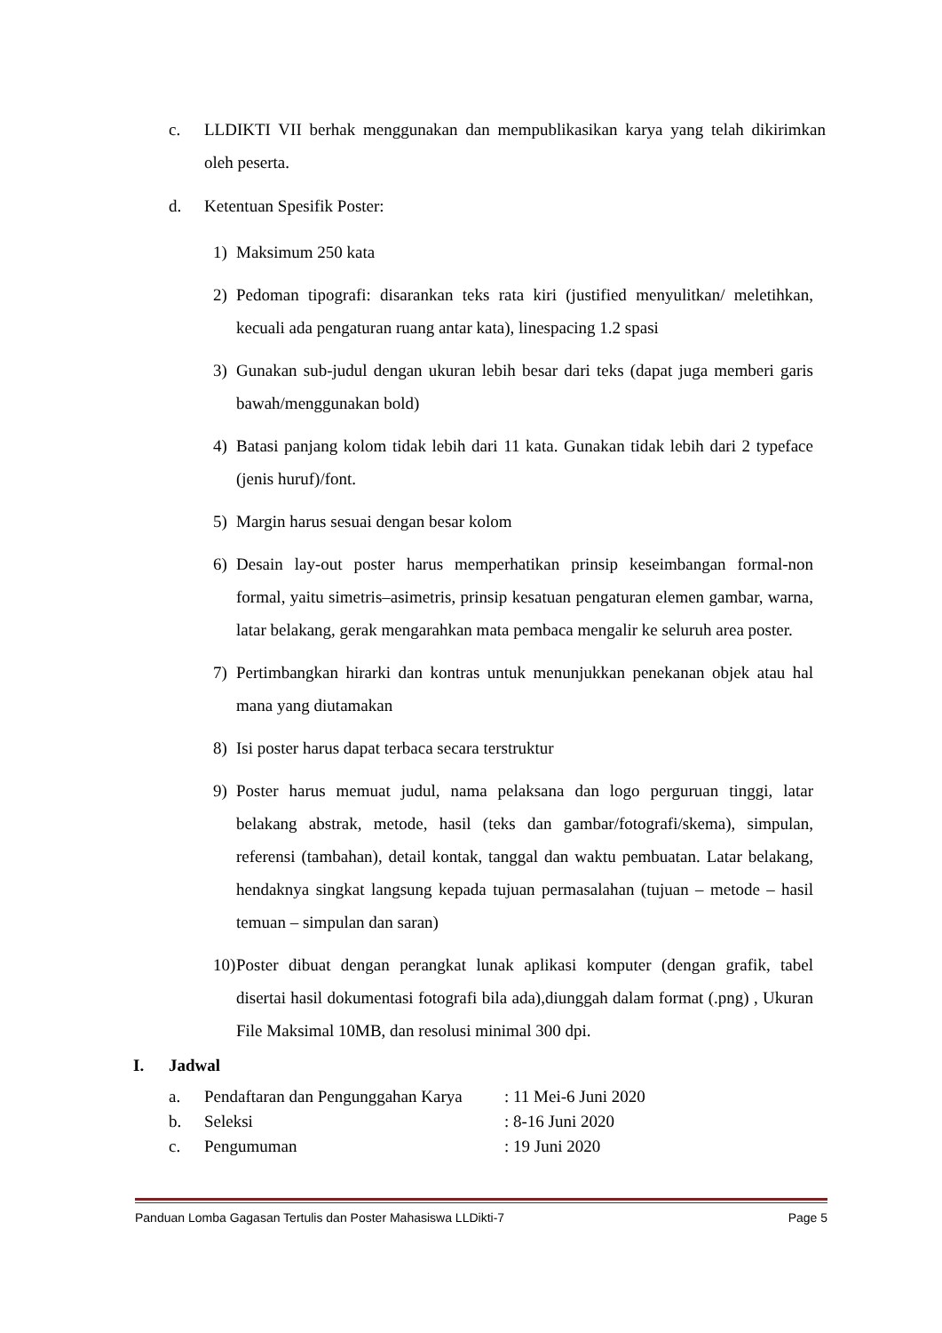c. LLDIKTI VII berhak menggunakan dan mempublikasikan karya yang telah dikirimkan oleh peserta.
d. Ketentuan Spesifik Poster:
1) Maksimum 250 kata
2) Pedoman tipografi: disarankan teks rata kiri (justified menyulitkan/ meletihkan, kecuali ada pengaturan ruang antar kata), linespacing 1.2 spasi
3) Gunakan sub-judul dengan ukuran lebih besar dari teks (dapat juga memberi garis bawah/menggunakan bold)
4) Batasi panjang kolom tidak lebih dari 11 kata. Gunakan tidak lebih dari 2 typeface (jenis huruf)/font.
5) Margin harus sesuai dengan besar kolom
6) Desain lay-out poster harus memperhatikan prinsip keseimbangan formal-non formal, yaitu simetris–asimetris, prinsip kesatuan pengaturan elemen gambar, warna, latar belakang, gerak mengarahkan mata pembaca mengalir ke seluruh area poster.
7) Pertimbangkan hirarki dan kontras untuk menunjukkan penekanan objek atau hal mana yang diutamakan
8) Isi poster harus dapat terbaca secara terstruktur
9) Poster harus memuat judul, nama pelaksana dan logo perguruan tinggi, latar belakang abstrak, metode, hasil (teks dan gambar/fotografi/skema), simpulan, referensi (tambahan), detail kontak, tanggal dan waktu pembuatan. Latar belakang, hendaknya singkat langsung kepada tujuan permasalahan (tujuan – metode – hasil temuan – simpulan dan saran)
10) Poster dibuat dengan perangkat lunak aplikasi komputer (dengan grafik, tabel disertai hasil dokumentasi fotografi bila ada),diunggah dalam format (.png) , Ukuran File Maksimal 10MB, dan resolusi minimal 300 dpi.
I. Jadwal
a. Pendaftaran dan Pengunggahan Karya: 11 Mei-6 Juni 2020
b. Seleksi: 8-16 Juni 2020
c. Pengumuman: 19 Juni 2020
Panduan Lomba Gagasan Tertulis dan Poster Mahasiswa LLDikti-7 Page 5